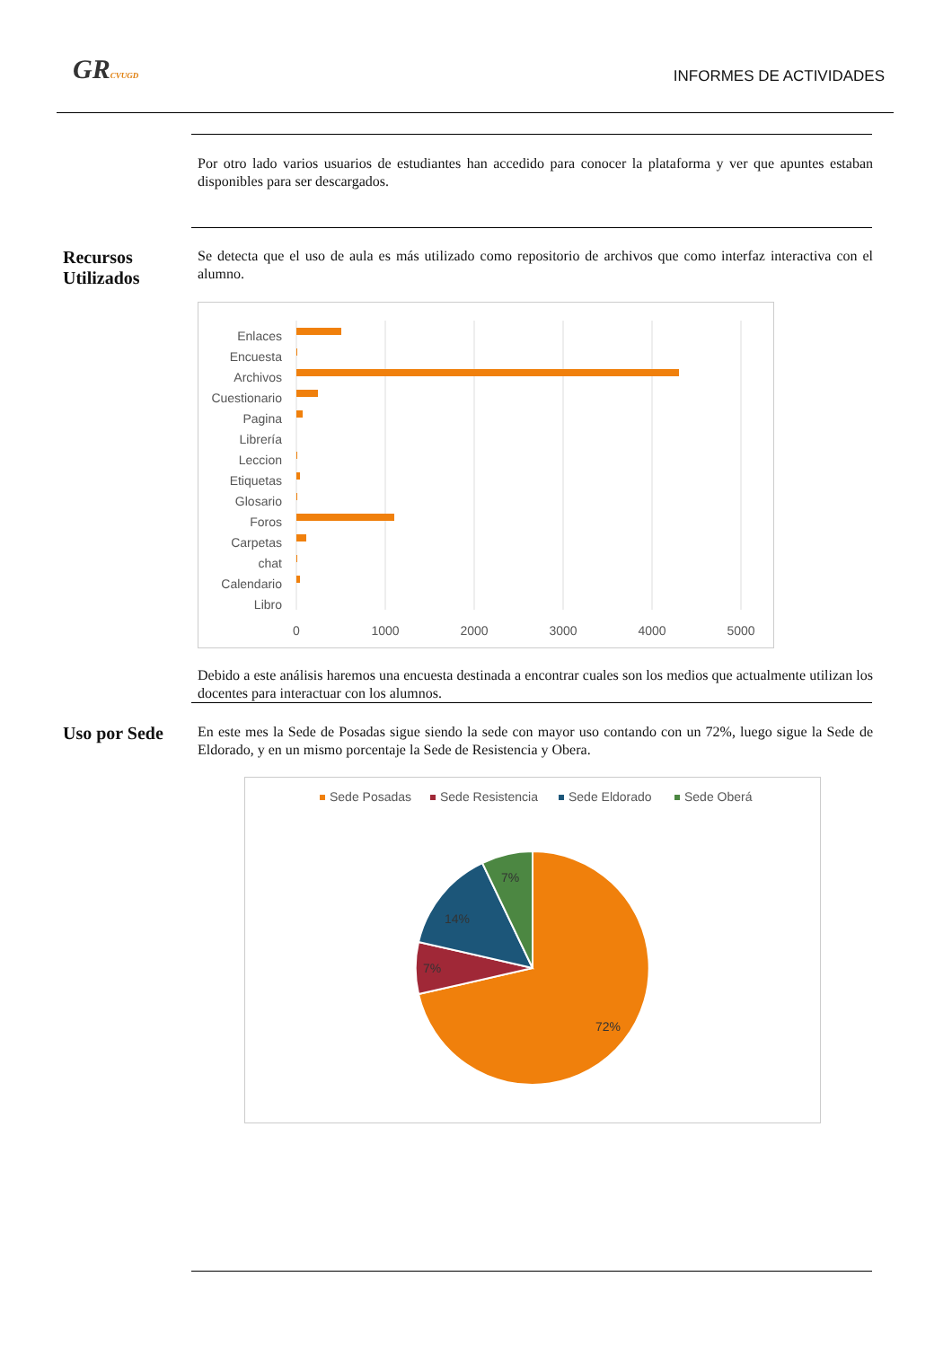GRCVUGD INFORMES DE ACTIVIDADES
Por otro lado varios usuarios de estudiantes han accedido para conocer la plataforma y ver que apuntes estaban disponibles para ser descargados.
Recursos Utilizados
Se detecta que el uso de aula es más utilizado como repositorio de archivos que como interfaz interactiva con el alumno.
Enlaces
Encuesta
Archivos
Cuestionario
Pagina
Librería
Leccion
Etiquetas
Glosario
Foros
Carpetas
chat
Calendario
Libro
0
1000
2000
3000
4000
5000
Debido a este análisis haremos una encuesta destinada a encontrar cuales son los medios que actualmente utilizan los docentes para interactuar con los alumnos.
Uso por Sede
En este mes la Sede de Posadas sigue siendo la sede con mayor uso contando con un 72%, luego sigue la Sede de Eldorado, y en un mismo porcentaje la Sede de Resistencia y Obera.
Sede Posadas
Sede Resistencia
Sede Eldorado
Sede Oberá
72%
7%
14%
7%